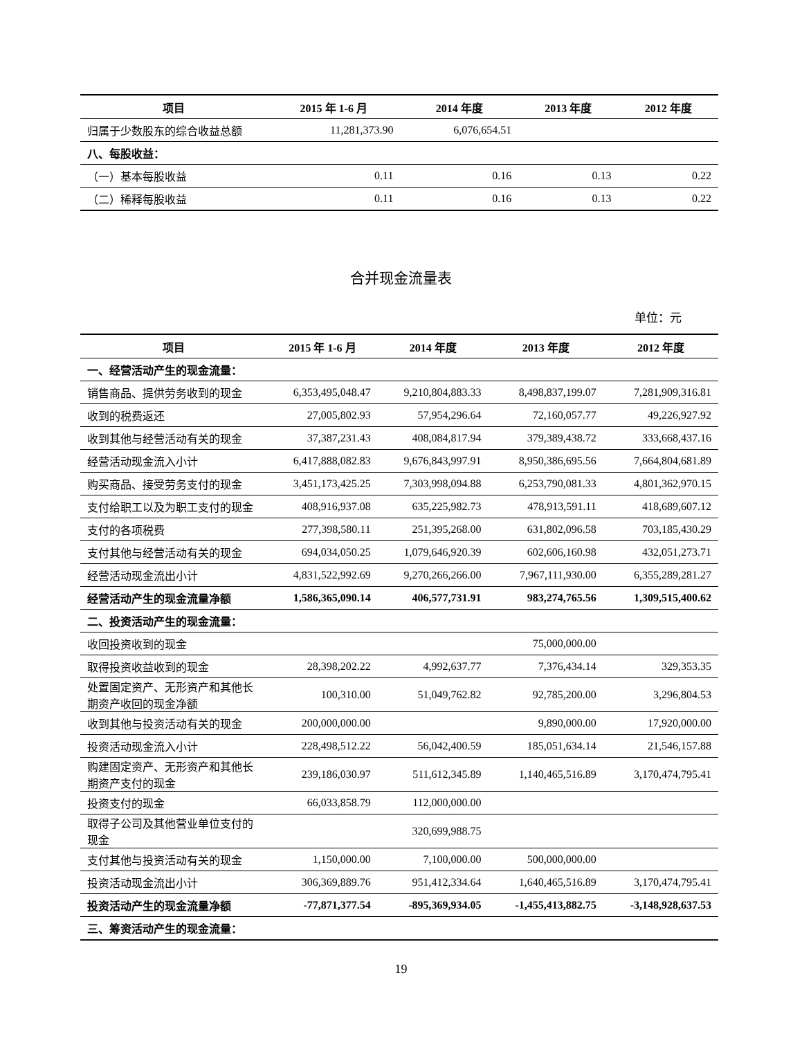| 项目 | 2015 年 1-6 月 | 2014 年度 | 2013 年度 | 2012 年度 |
| --- | --- | --- | --- | --- |
| 归属于少数股东的综合收益总额 | 11,281,373.90 | 6,076,654.51 | | |
| 八、每股收益： | | | | |
| （一）基本每股收益 | 0.11 | 0.16 | 0.13 | 0.22 |
| （二）稀释每股收益 | 0.11 | 0.16 | 0.13 | 0.22 |
合并现金流量表
单位：元
| 项目 | 2015 年 1-6 月 | 2014 年度 | 2013 年度 | 2012 年度 |
| --- | --- | --- | --- | --- |
| 一、经营活动产生的现金流量： | | | | |
| 销售商品、提供劳务收到的现金 | 6,353,495,048.47 | 9,210,804,883.33 | 8,498,837,199.07 | 7,281,909,316.81 |
| 收到的税费返还 | 27,005,802.93 | 57,954,296.64 | 72,160,057.77 | 49,226,927.92 |
| 收到其他与经营活动有关的现金 | 37,387,231.43 | 408,084,817.94 | 379,389,438.72 | 333,668,437.16 |
| 经营活动现金流入小计 | 6,417,888,082.83 | 9,676,843,997.91 | 8,950,386,695.56 | 7,664,804,681.89 |
| 购买商品、接受劳务支付的现金 | 3,451,173,425.25 | 7,303,998,094.88 | 6,253,790,081.33 | 4,801,362,970.15 |
| 支付给职工以及为职工支付的现金 | 408,916,937.08 | 635,225,982.73 | 478,913,591.11 | 418,689,607.12 |
| 支付的各项税费 | 277,398,580.11 | 251,395,268.00 | 631,802,096.58 | 703,185,430.29 |
| 支付其他与经营活动有关的现金 | 694,034,050.25 | 1,079,646,920.39 | 602,606,160.98 | 432,051,273.71 |
| 经营活动现金流出小计 | 4,831,522,992.69 | 9,270,266,266.00 | 7,967,111,930.00 | 6,355,289,281.27 |
| 经营活动产生的现金流量净额 | 1,586,365,090.14 | 406,577,731.91 | 983,274,765.56 | 1,309,515,400.62 |
| 二、投资活动产生的现金流量： | | | | |
| 收回投资收到的现金 | | | 75,000,000.00 | |
| 取得投资收益收到的现金 | 28,398,202.22 | 4,992,637.77 | 7,376,434.14 | 329,353.35 |
| 处置固定资产、无形资产和其他长期资产收回的现金净额 | 100,310.00 | 51,049,762.82 | 92,785,200.00 | 3,296,804.53 |
| 收到其他与投资活动有关的现金 | 200,000,000.00 | | 9,890,000.00 | 17,920,000.00 |
| 投资活动现金流入小计 | 228,498,512.22 | 56,042,400.59 | 185,051,634.14 | 21,546,157.88 |
| 购建固定资产、无形资产和其他长期资产支付的现金 | 239,186,030.97 | 511,612,345.89 | 1,140,465,516.89 | 3,170,474,795.41 |
| 投资支付的现金 | 66,033,858.79 | 112,000,000.00 | | |
| 取得子公司及其他营业单位支付的现金 | | 320,699,988.75 | | |
| 支付其他与投资活动有关的现金 | 1,150,000.00 | 7,100,000.00 | 500,000,000.00 | |
| 投资活动现金流出小计 | 306,369,889.76 | 951,412,334.64 | 1,640,465,516.89 | 3,170,474,795.41 |
| 投资活动产生的现金流量净额 | -77,871,377.54 | -895,369,934.05 | -1,455,413,882.75 | -3,148,928,637.53 |
| 三、筹资活动产生的现金流量： | | | | |
19